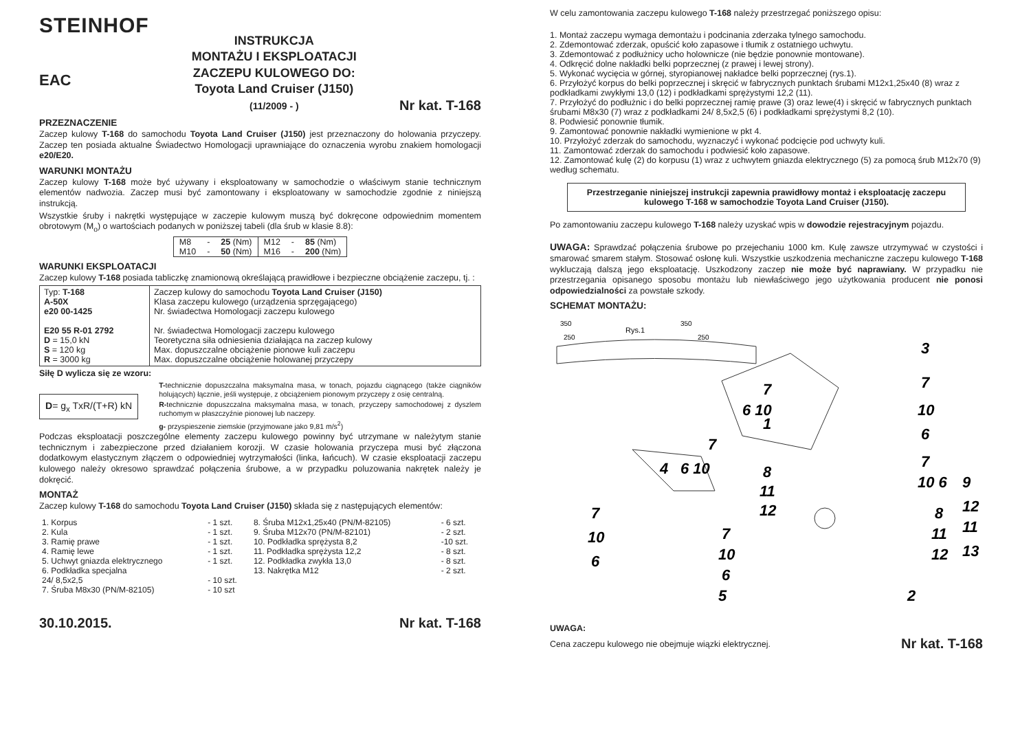STEINHOF
EAC
INSTRUKCJA
MONTAŻU I EKSPLOATACJI
ZACZEPU KULOWEGO DO:
Toyota Land Cruiser (J150)
(11/2009 - )
Nr kat. T-168
PRZEZNACZENIE
Zaczep kulowy T-168 do samochodu Toyota Land Cruiser (J150) jest przeznaczony do holowania przyczepy. Zaczep ten posiada aktualne Świadectwo Homologacji uprawniające do oznaczenia wyrobu znakiem homologacji e20/E20.
WARUNKI MONTAŻU
Zaczep kulowy T-168 może być używany i eksploatowany w samochodzie o właściwym stanie technicznym elementów nadwozia. Zaczep musi być zamontowany i eksploatowany w samochodzie zgodnie z niniejszą instrukcją.
Wszystkie śruby i nakrętki występujące w zaczepie kulowym muszą być dokręcone odpowiednim momentem obrotowym (M<sub>o</sub>) o wartościach podanych w poniższej tabeli (dla śrub w klasie 8.8):
| M8 | - | 25 (Nm) | M12 | - | 85 (Nm) |
| M10 | - | 50 (Nm) | M16 | - | 200 (Nm) |
WARUNKI EKSPLOATACJI
Zaczep kulowy T-168 posiada tabliczkę znamionową określającą prawidłowe i bezpieczne obciążenie zaczepu, tj. :
| Typ: T-168 A-50X e20 00-1425 E20 55 R-01 2792 D = 15,0 kN S = 120 kg R = 3000 kg | Zaczep kulowy do samochodu Toyota Land Cruiser (J150) Klasa zaczepu kulowego (urządzenia sprzęgającego) Nr. świadectwa Homologacji zaczepu kulowego Nr. świadectwa Homologacji zaczepu kulowego Teoretyczna siła odniesienia działająca na zaczep kulowy Max. dopuszczalne obciążenie pionowe kuli zaczepu Max. dopuszczalne obciążenie holowanej przyczepy |
Siłę D wylicza się ze wzoru:
D= g<sub>x</sub> TxR/(T+R) kN
T-technicznie dopuszczalna maksymalna masa, w tonach, pojazdu ciągnącego (także ciągników holujących) łącznie, jeśli występuje, z obciążeniem pionowym przyczepy z osię centralną.
R-technicznie dopuszczalna maksymalna masa, w tonach, przyczepy samochodowej z dyszlem ruchomym w płaszczyźnie pionowej lub naczepy.
g- przyspieszenie ziemskie (przyjmowane jako 9,81 m/s<sup>2</sup>)
Podczas eksploatacji poszczególne elementy zaczepu kulowego powinny być utrzymane w należytym stanie technicznym i zabezpieczone przed działaniem korozji. W czasie holowania przyczepa musi być złączona dodatkowym elastycznym złączem o odpowiedniej wytrzymałości (linka, łańcuch). W czasie eksploatacji zaczepu kulowego należy okresowo sprawdzać połączenia śrubowe, a w przypadku poluzowania nakrętek należy je dokręcić.
MONTAŻ
Zaczep kulowy T-168 do samochodu Toyota Land Cruiser (J150) składa się z następujących elementów:
| 1. Korpus | - 1 szt. | 8. Śruba M12x1,25x40 (PN/M-82105) | - 6 szt. |
| 2. Kula | - 1 szt. | 9. Śruba M12x70 (PN/M-82101) | - 2 szt. |
| 3. Ramię prawe | - 1 szt. | 10. Podkładka sprężysta 8,2 | -10 szt. |
| 4. Ramię lewe | - 1 szt. | 11. Podkładka sprężysta 12,2 | - 8 szt. |
| 5. Uchwyt gniazda elektrycznego | - 1 szt. | 12. Podkładka zwykła 13,0 | - 8 szt. |
| 6. Podkładka specjalna | | 13. Nakrętka M12 | - 2 szt. |
| 24/ 8,5x2,5 | - 10 szt. | | |
| 7. Śruba M8x30 (PN/M-82105) | - 10 szt | | |
30.10.2015. Nr kat. T-168
W celu zamontowania zaczepu kulowego T-168 należy przestrzegać poniższego opisu:
1. Montaż zaczepu wymaga demontażu i podcinania zderzaka tylnego samochodu.
2. Zdemontować zderzak, opuścić koło zapasowe i tłumik z ostatniego uchwytu.
3. Zdemontować z podłużnicy ucho holownicze (nie będzie ponownie montowane).
4. Odkręcić dolne nakładki belki poprzecznej (z prawej i lewej strony).
5. Wykonać wycięcia w górnej, styropianowej nakładce belki poprzecznej (rys.1).
6. Przyłożyć korpus do belki poprzecznej i skręcić w fabrycznych punktach śrubami M12x1,25x40 (8) wraz z podkładkami zwykłymi 13,0 (12) i podkładkami sprężystymi 12,2 (11).
7. Przyłożyć do podłużnic i do belki poprzecznej ramię prawe (3) oraz lewe(4) i skręcić w fabrycznych punktach śrubami M8x30 (7) wraz z podkładkami 24/ 8,5x2,5 (6) i podkładkami sprężystymi 8,2 (10).
8. Podwiesić ponownie tłumik.
9. Zamontować ponownie nakładki wymienione w pkt 4.
10. Przyłożyć zderzak do samochodu, wyznaczyć i wykonać podcięcie pod uchwyty kuli.
11. Zamontować zderzak do samochodu i podwiesić koło zapasowe.
12. Zamontować kulę (2) do korpusu (1) wraz z uchwytem gniazda elektrycznego (5) za pomocą śrub M12x70 (9) według schematu.
Przestrzeganie niniejszej instrukcji zapewnia prawidłowy montaż i eksploatację zaczepu kulowego T-168 w samochodzie Toyota Land Cruiser (J150).
Po zamontowaniu zaczepu kulowego T-168 należy uzyskać wpis w dowodzie rejestracyjnym pojazdu.
UWAGA: Sprawdzać połączenia śrubowe po przejechaniu 1000 km. Kulę zawsze utrzymywać w czystości i smarować smarem stałym. Stosować osłonę kuli. Wszystkie uszkodzenia mechaniczne zaczepu kulowego T-168 wykluczają dalszą jego eksploatację. Uszkodzony zaczep nie może być naprawiany. W przypadku nie przestrzegania opisanego sposobu montażu lub niewłaściwego jego użytkowania producent nie ponosi odpowiedzialności za powstałe szkody.
SCHEMAT MONTAŻU:
350
250
Rys.1
350
250
3
7
10
6
7
6 10
1
7
4
6 10
8
11
12
7
10 6
9
12
11
13
8
11
12
7
10
6
7
10
6
5
2
UWAGA:
Cena zaczepu kulowego nie obejmuje wiązki elektrycznej. Nr kat. T-168